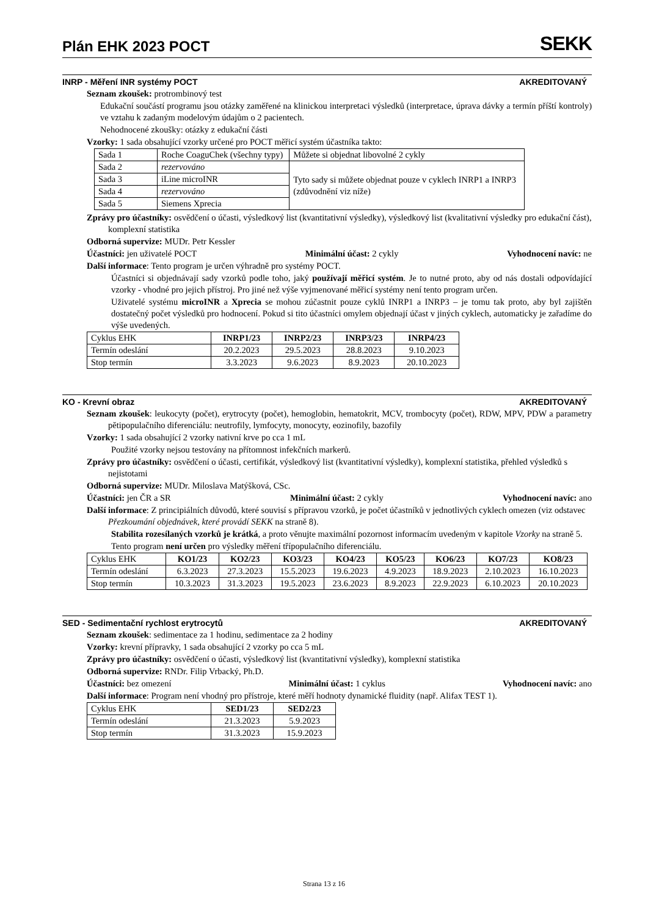Plán EHK 2023 POCT
SEKK
INRP - Měření INR systémy POCT AKREDITOVANÝ
Seznam zkoušek: protrombinový test
Edukační součástí programu jsou otázky zaměřené na klinickou interpretaci výsledků (interpretace, úprava dávky a termín příští kontroly) ve vztahu k zadaným modelovým údajům o 2 pacientech.
Nehodnocené zkoušky: otázky z edukační části
Vzorky: 1 sada obsahující vzorky určené pro POCT měřicí systém účastníka takto:
| Sada 1 | Roche CoaguChek (všechny typy) | Můžete si objednat libovolné 2 cykly |
| Sada 2 | rezervováno | Tyto sady si můžete objednat pouze v cyklech INRP1 a INRP3 (zdůvodnění viz níže) |
| Sada 3 | iLine microINR | |
| Sada 4 | rezervováno | |
| Sada 5 | Siemens Xprecia | |
Zprávy pro účastníky: osvědčení o účasti, výsledkový list (kvantitativní výsledky), výsledkový list (kvalitativní výsledky pro edukační část), komplexní statistika
Odborná supervize: MUDr. Petr Kessler
Účastníci: jen uživatelé POCT Minimální účast: 2 cykly Vyhodnocení navíc: ne
Další informace: Tento program je určen výhradně pro systémy POCT.
Účastníci si objednávají sady vzorků podle toho, jaký používají měřicí systém. Je to nutné proto, aby od nás dostali odpovídající vzorky - vhodné pro jejich přístroj. Pro jiné než výše vyjmenované měřicí systémy není tento program určen.
Uživatelé systému microINR a Xprecia se mohou zúčastnit pouze cyklů INRP1 a INRP3 – je tomu tak proto, aby byl zajištěn dostatečný počet výsledků pro hodnocení. Pokud si tito účastníci omylem objednají účast v jiných cyklech, automaticky je zařadíme do výše uvedených.
| Cyklus EHK | INRP1/23 | INRP2/23 | INRP3/23 | INRP4/23 |
| Termín odeslání | 20.2.2023 | 29.5.2023 | 28.8.2023 | 9.10.2023 |
| Stop termín | 3.3.2023 | 9.6.2023 | 8.9.2023 | 20.10.2023 |
KO - Krevní obraz AKREDITOVANÝ
Seznam zkoušek: leukocyty (počet), erytrocyty (počet), hemoglobin, hematokrit, MCV, trombocyty (počet), RDW, MPV, PDW a parametry pětipopulačního diferenciálu: neutrofily, lymfocyty, monocyty, eozinofily, bazofily
Vzorky: 1 sada obsahující 2 vzorky nativní krve po cca 1 mL
Použité vzorky nejsou testovány na přítomnost infekčních markerů.
Zprávy pro účastníky: osvědčení o účasti, certifikát, výsledkový list (kvantitativní výsledky), komplexní statistika, přehled výsledků s nejistotami
Odborná supervize: MUDr. Miloslava Matýšková, CSc.
Účastníci: jen ČR a SR Minimální účast: 2 cykly Vyhodnocení navíc: ano
Další informace: Z principiálních důvodů, které souvisí s přípravou vzorků, je počet účastníků v jednotlivých cyklech omezen (viz odstavec Přezkoumání objednávek, které provádí SEKK na straně 8).
Stabilita rozesílaných vzorků je krátká, a proto věnujte maximální pozornost informacím uvedeným v kapitole Vzorky na straně 5.
Tento program není určen pro výsledky měření třípopulačního diferenciálu.
| Cyklus EHK | KO1/23 | KO2/23 | KO3/23 | KO4/23 | KO5/23 | KO6/23 | KO7/23 | KO8/23 |
| Termín odeslání | 6.3.2023 | 27.3.2023 | 15.5.2023 | 19.6.2023 | 4.9.2023 | 18.9.2023 | 2.10.2023 | 16.10.2023 |
| Stop termín | 10.3.2023 | 31.3.2023 | 19.5.2023 | 23.6.2023 | 8.9.2023 | 22.9.2023 | 6.10.2023 | 20.10.2023 |
SED - Sedimentační rychlost erytrocytů AKREDITOVANÝ
Seznam zkoušek: sedimentace za 1 hodinu, sedimentace za 2 hodiny
Vzorky: krevní přípravky, 1 sada obsahující 2 vzorky po cca 5 mL
Zprávy pro účastníky: osvědčení o účasti, výsledkový list (kvantitativní výsledky), komplexní statistika
Odborná supervize: RNDr. Filip Vrbacký, Ph.D.
Účastníci: bez omezení Minimální účast: 1 cyklus Vyhodnocení navíc: ano
Další informace: Program není vhodný pro přístroje, které měří hodnoty dynamické fluidity (např. Alifax TEST 1).
| Cyklus EHK | SED1/23 | SED2/23 |
| Termín odeslání | 21.3.2023 | 5.9.2023 |
| Stop termín | 31.3.2023 | 15.9.2023 |
Strana 13 z 16